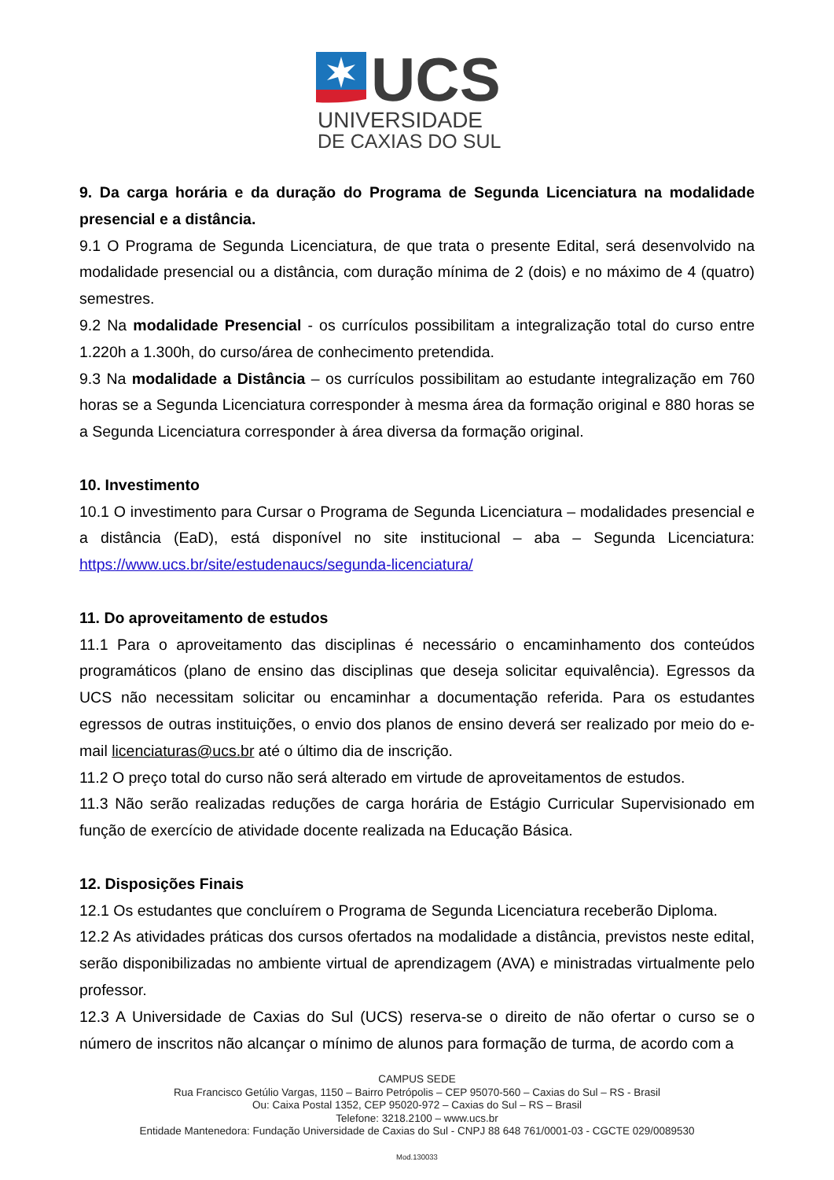UCS
UNIVERSIDADE
DE CAXIAS DO SUL
9. Da carga horária e da duração do Programa de Segunda Licenciatura na modalidade presencial e a distância.
9.1 O Programa de Segunda Licenciatura, de que trata o presente Edital, será desenvolvido na modalidade presencial ou a distância, com duração mínima de 2 (dois) e no máximo de 4 (quatro) semestres.
9.2 Na modalidade Presencial - os currículos possibilitam a integralização total do curso entre 1.220h a 1.300h, do curso/área de conhecimento pretendida.
9.3 Na modalidade a Distância – os currículos possibilitam ao estudante integralização em 760 horas se a Segunda Licenciatura corresponder à mesma área da formação original e 880 horas se a Segunda Licenciatura corresponder à área diversa da formação original.
10. Investimento
10.1 O investimento para Cursar o Programa de Segunda Licenciatura – modalidades presencial e a distância (EaD), está disponível no site institucional – aba – Segunda Licenciatura: https://www.ucs.br/site/estudenaucs/segunda-licenciatura/
11. Do aproveitamento de estudos
11.1 Para o aproveitamento das disciplinas é necessário o encaminhamento dos conteúdos programáticos (plano de ensino das disciplinas que deseja solicitar equivalência). Egressos da UCS não necessitam solicitar ou encaminhar a documentação referida. Para os estudantes egressos de outras instituições, o envio dos planos de ensino deverá ser realizado por meio do e-mail licenciaturas@ucs.br até o último dia de inscrição.
11.2 O preço total do curso não será alterado em virtude de aproveitamentos de estudos.
11.3 Não serão realizadas reduções de carga horária de Estágio Curricular Supervisionado em função de exercício de atividade docente realizada na Educação Básica.
12. Disposições Finais
12.1 Os estudantes que concluírem o Programa de Segunda Licenciatura receberão Diploma.
12.2 As atividades práticas dos cursos ofertados na modalidade a distância, previstos neste edital, serão disponibilizadas no ambiente virtual de aprendizagem (AVA) e ministradas virtualmente pelo professor.
12.3 A Universidade de Caxias do Sul (UCS) reserva-se o direito de não ofertar o curso se o número de inscritos não alcançar o mínimo de alunos para formação de turma, de acordo com a
CAMPUS SEDE
Rua Francisco Getúlio Vargas, 1150 – Bairro Petrópolis – CEP 95070-560 – Caxias do Sul – RS - Brasil
Ou: Caixa Postal 1352, CEP 95020-972 – Caxias do Sul – RS – Brasil
Telefone: 3218.2100 – www.ucs.br
Entidade Mantenedora: Fundação Universidade de Caxias do Sul - CNPJ 88 648 761/0001-03 - CGCTE 029/0089530
Mod.130033